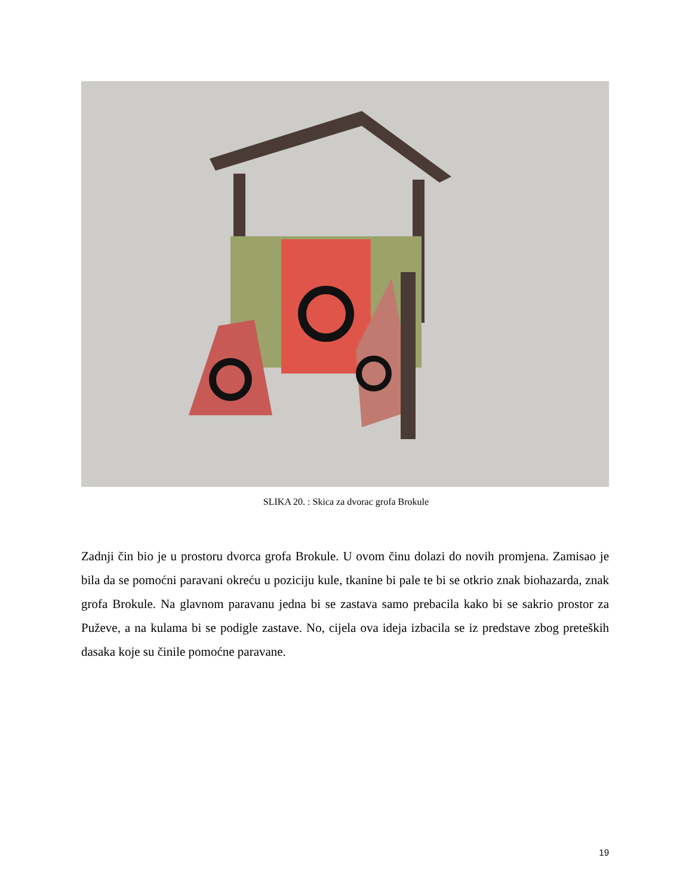SLIKA 20. : Skica za dvorac grofa Brokule
Zadnji čin bio je u prostoru dvorca grofa Brokule. U ovom činu dolazi do novih promjena. Zamisao je bila da se pomoćni paravani okreću u poziciju kule, tkanine bi pale te bi se otkrio znak biohazarda, znak grofa Brokule. Na glavnom paravanu jedna bi se zastava samo prebacila kako bi se sakrio prostor za Puževe, a na kulama bi se podigle zastave. No, cijela ova ideja izbacila se iz predstave zbog preteških dasaka koje su činile pomoćne paravane.
19